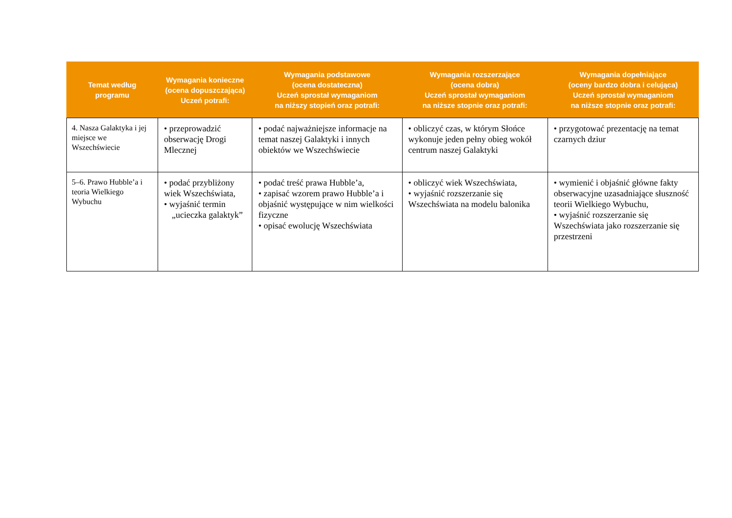| Temat według programu | Wymagania konieczne (ocena dopuszczająca) Uczeń potrafi: | Wymagania podstawowe (ocena dostateczna) Uczeń sprostał wymaganiom na niższy stopień oraz potrafi: | Wymagania rozszerzające (ocena dobra) Uczeń sprostał wymaganiom na niższe stopnie oraz potrafi: | Wymagania dopełniające (oceny bardzo dobra i celująca) Uczeń sprostał wymaganiom na niższe stopnie oraz potrafi: |
| --- | --- | --- | --- | --- |
| 4. Nasza Galaktyka i jej miejsce we Wszechświecie | • przeprowadzić obserwację Drogi Mlecznej | • podać najważniejsze informacje na temat naszej Galaktyki i innych obiektów we Wszechświecie | • obliczyć czas, w którym Słońce wykonuje jeden pełny obieg wokół centrum naszej Galaktyki | • przygotować prezentację na temat czarnych dziur |
| 5–6. Prawo Hubble’a i teoria Wielkiego Wybuchu | • podać przybliżony wiek Wszechświata, • wyjaśnić termin „ucieczka galaktyk” | • podać treść prawa Hubble’a, • zapisać wzorem prawo Hubble’a i objaśnić występujące w nim wielkości fizyczne • opisać ewolucję Wszechświata | • obliczyć wiek Wszechświata, • wyjaśnić rozszerzanie się Wszechświata na modelu balonika | • wymienić i objaśnić główne fakty obserwacyjne uzasadniające słuszność teorii Wielkiego Wybuchu, • wyjaśnić rozszerzanie się Wszechświata jako rozszerzanie się przestrzeni |